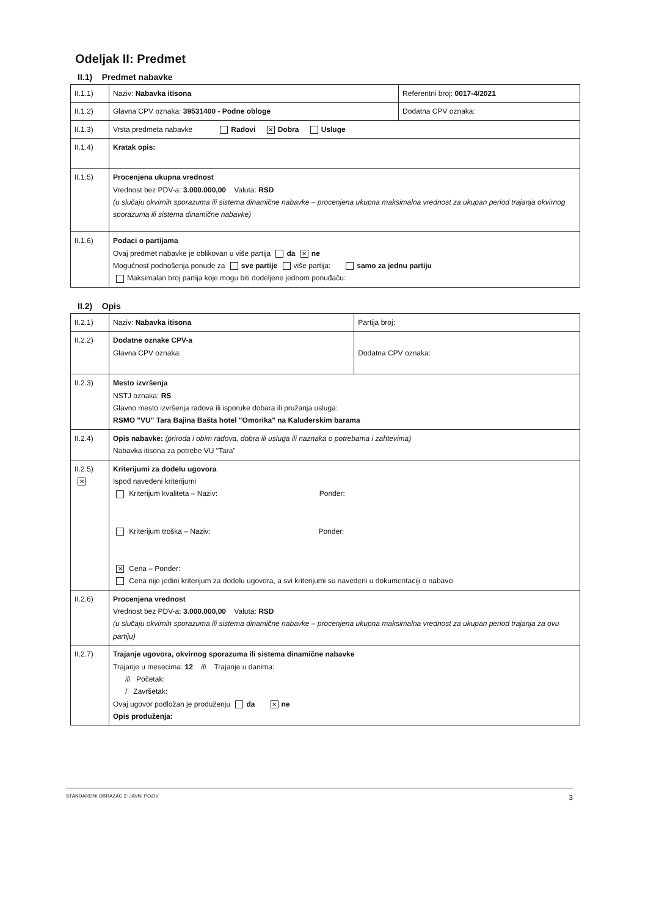Odeljak II: Predmet
II.1) Predmet nabavke
| II.1.1) | Naziv: Nabavka itisona | Referentni broj: 0017-4/2021 |
| II.1.2) | Glavna CPV oznaka: 39531400 - Podne obloge | Dodatna CPV oznaka: |
| II.1.3) | Vrsta predmeta nabavke Radovi ✕ Dobra Usluge | |
| II.1.4) | Kratak opis: | |
| II.1.5) | Procenjena ukupna vrednost Vrednost bez PDV-a: 3.000.000,00 Valuta: RSD (u slučaju okvirnih sporazuma ili sistema dinamične nabavke – procenjena ukupna maksimalna vrednost za ukupan period trajanja okvirnog sporazuma ili sistema dinamične nabavke) | |
| II.1.6) | Podaci o partijama Ovaj predmet nabavke je oblikovan u više partija da ✕ ne Mogućnost podnošenja ponude za sve partije više partija: samo za jednu partiju Maksimalan broj partija koje mogu biti dodeljene jednom ponuđaču: | |
II.2) Opis
| II.2.1) | Naziv: Nabavka itisona | Partija broj: |
| II.2.2) | Dodatne oznake CPV-a Glavna CPV oznaka: | Dodatna CPV oznaka: |
| II.2.3) | Mesto izvršenja NSTJ oznaka: RS Glavno mesto izvršenja radova ili isporuke dobara ili pružanja usluga: RSMO "VU" Tara Bajina Bašta hotel "Omorika" na Kaluđerskim barama | |
| II.2.4) | Opis nabavke: (priroda i obim radova, dobra ili usluga ili naznaka o potrebama i zahtevima) Nabavka itisona za potrebe VU "Tara" | |
| II.2.5) ✕ | Kriterijumi za dodelu ugovora Ispod navedeni kriterijumi Kriterijum kvaliteta – Naziv: Ponder: Kriterijum troška – Naziv: Ponder: ✕ Cena – Ponder: Cena nije jedini kriterijum za dodelu ugovora, a svi kriterijumi su navedeni u dokumentaciji o nabavci | |
| II.2.6) | Procenjena vrednost Vrednost bez PDV-a: 3.000.000,00 Valuta: RSD (u slučaju okvirnih sporazuma ili sistema dinamične nabavke – procenjena ukupna maksimalna vrednost za ukupan period trajanja za ovu partiju) | |
| II.2.7) | Trajanje ugovora, okvirnog sporazuma ili sistema dinamične nabavke Trajanje u mesecima: 12 ili Trajanje u danima: ili Početak: / Završetak: Ovaj ugovor podložan je produženju da ✕ ne Opis produženja: | |
STANDARDNI OBRAZAC 2: JAVNI POZIV 3